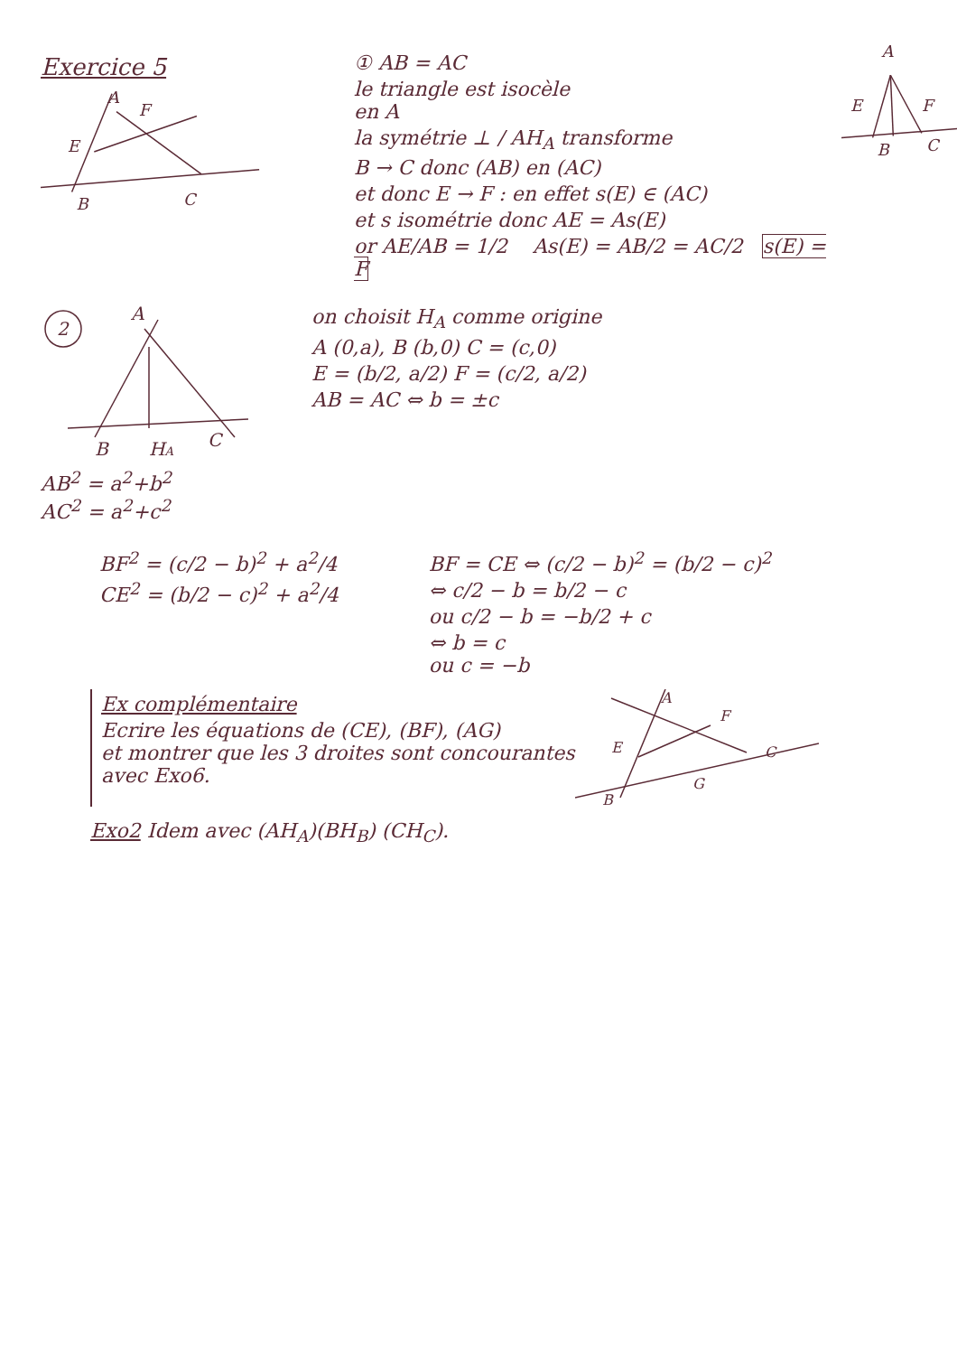Exercice 5
A
F
E
B
C
① AB = AC
le triangle est isocèle
en A
la symétrie ⊥ / AH<sub>A</sub> transforme
B → C donc (AB) en (AC)
et donc E → F : en effet s(E) ∈ (AC)
et s isométrie donc AE = As(E)
or AE/AB = 1/2 As(E) = AB/2 = AC/2 s(E) = F
A
E
F
B
C
2
A
B
HA
C
AB<sup>2</sup> = a<sup>2</sup>+b<sup>2</sup>
AC<sup>2</sup> = a<sup>2</sup>+c<sup>2</sup>
on choisit H<sub>A</sub> comme origine
A (0,a), B (b,0) C = (c,0)
E = (b/2, a/2) F = (c/2, a/2)
AB = AC ⇔ b = ±c
BF<sup>2</sup> = (c/2 − b)<sup>2</sup> + a<sup>2</sup>/4
CE<sup>2</sup> = (b/2 − c)<sup>2</sup> + a<sup>2</sup>/4
BF = CE ⇔ (c/2 − b)<sup>2</sup> = (b/2 − c)<sup>2</sup>
⇔ c/2 − b = b/2 − c
ou c/2 − b = −b/2 + c
⇔ b = c
ou c = −b
Ex complémentaire
Ecrire les équations de (CE), (BF), (AG)
et montrer que les 3 droites sont concourantes
avec Exo6.
A
F
E
B
G
C
Exo2 Idem avec (AH<sub>A</sub>)(BH<sub>B</sub>) (CH<sub>C</sub>).